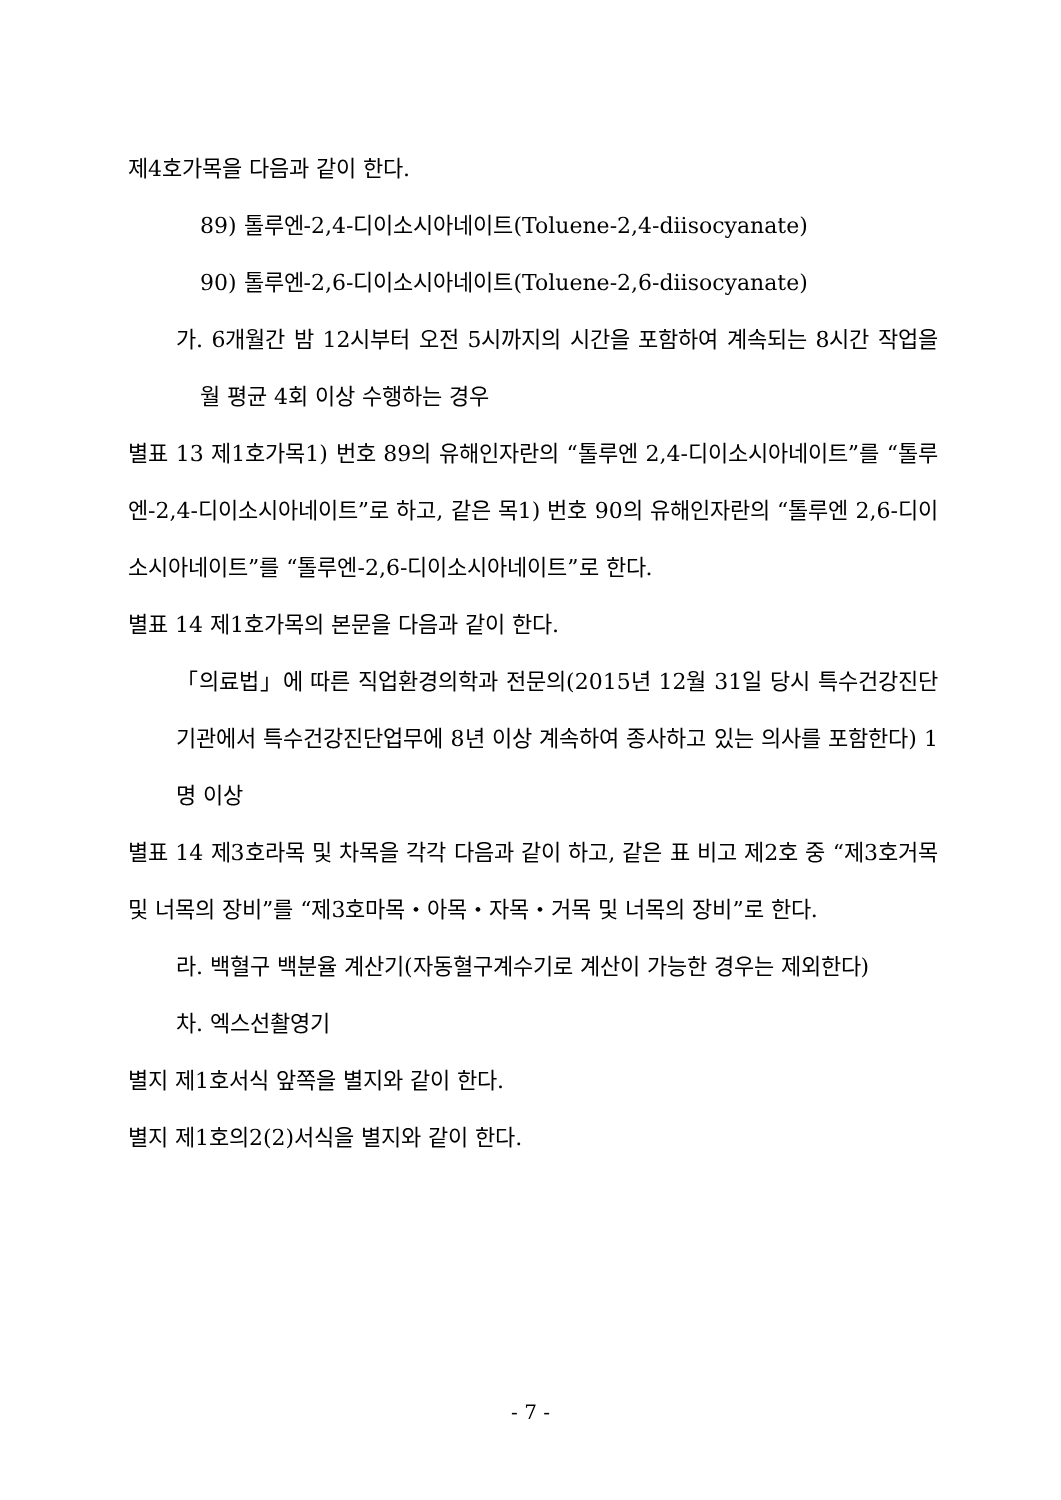제4호가목을 다음과 같이 한다.
89) 톨루엔-2,4-디이소시아네이트(Toluene-2,4-diisocyanate)
90) 톨루엔-2,6-디이소시아네이트(Toluene-2,6-diisocyanate)
가. 6개월간 밤 12시부터 오전 5시까지의 시간을 포함하여 계속되는 8시간 작업을 월 평균 4회 이상 수행하는 경우
별표 13 제1호가목1) 번호 89의 유해인자란의 “톨루엔 2,4-디이소시아네이트”를 “톨루엔-2,4-디이소시아네이트”로 하고, 같은 목1) 번호 90의 유해인자란의 “톨루엔 2,6-디이소시아네이트”를 “톨루엔-2,6-디이소시아네이트”로 한다.
별표 14 제1호가목의 본문을 다음과 같이 한다.
「의료법」에 따른 직업환경의학과 전문의(2015년 12월 31일 당시 특수건강진단기관에서 특수건강진단업무에 8년 이상 계속하여 종사하고 있는 의사를 포함한다) 1명 이상
별표 14 제3호라목 및 차목을 각각 다음과 같이 하고, 같은 표 비고 제2호 중 “제3호거목 및 너목의 장비”를 “제3호마목・아목・자목・거목 및 너목의 장비”로 한다.
라. 백혈구 백분율 계산기(자동혈구계수기로 계산이 가능한 경우는 제외한다)
차. 엑스선촬영기
별지 제1호서식 앞쪽을 별지와 같이 한다.
별지 제1호의2(2)서식을 별지와 같이 한다.
- 7 -